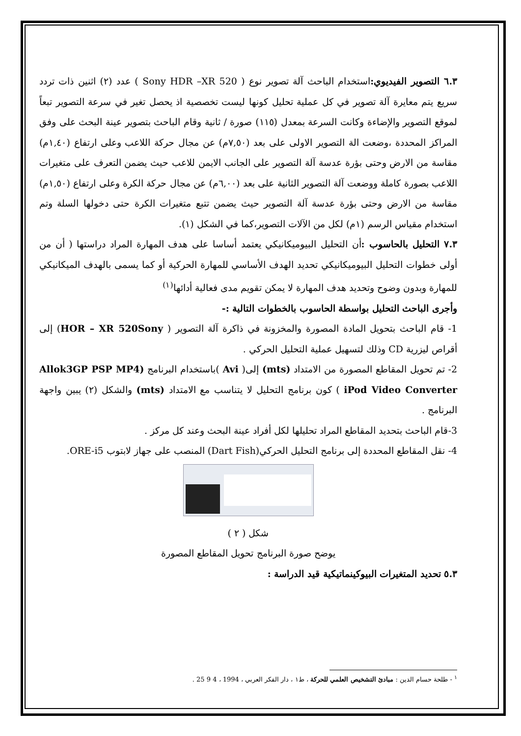٦.٣ التصوير الفيديوي: استخدام الباحث آلة تصوير نوع ( Sony HDR –XR 520 ) عدد (٢) اثنين ذات تردد سريع يتم معايرة آلة تصوير في كل عملية تحليل كونها ليست تخصصية اذ يحصل تغير في سرعة التصوير تبعاً لموقع التصوير والإضاءة وكانت السرعة بمعدل (١١٥) صورة / ثانية وقام الباحث بتصوير عينة البحث على وفق المراكز المحددة ،وضعت الة التصوير الاولى على بعد (٧,٥٠م) عن مجال حركة اللاعب وعلى ارتفاع (١,٤٠م) مقاسة من الارض وحتى بؤرة عدسة آلة التصوير على الجانب الايمن للاعب حيث يضمن التعرف على متغيرات اللاعب بصورة كاملة ووضعت آلة التصوير الثانية على بعد (٦,٠٠م) عن مجال حركة الكرة وعلى ارتفاع (١,٥٠م) مقاسة من الارض وحتى بؤرة عدسة آلة التصوير حيث يضمن تتبع متغيرات الكرة حتى دخولها السلة وتم استخدام مقياس الرسم (١م) لكل من الآلات التصوير،كما في الشكل (١).
٧.٣ التحليل بالحاسوب : أن التحليل البيوميكانيكي يعتمد أساسا على هدف المهارة المراد دراستها ( أن من أولى خطوات التحليل البيوميكانيكي تحديد الهدف الأساسي للمهارة الحركية أو كما يسمى بالهدف الميكانيكي للمهارة وبدون وضوح وتحديد هدف المهارة لا يمكن تقويم مدى فعالية أدائها<sup>(١)</sup>
وأجرى الباحث التحليل بواسطة الحاسوب بالخطوات التالية :-
1- قام الباحث بتحويل المادة المصورة والمخزونة في ذاكرة آلة التصوير ( HOR – XR 520Sony) إلى أقراص ليزرية CD وذلك لتسهيل عملية التحليل الحركي .
2- تم تحويل المقاطع المصورة من الامتداد (mts) إلى( Avi )باستخدام البرنامج (Allok3GP PSP MP4 iPod Video Converter ) كون برنامج التحليل لا يتناسب مع الامتداد (mts) والشكل (٢) يبين واجهة البرنامج .
3-قام الباحث بتحديد المقاطع المراد تحليلها لكل أفراد عينة البحث وعند كل مركز .
4- نقل المقاطع المحددة إلى برنامج التحليل الحركي(Dart Fish) المنصب على جهاز لابتوب ORE-i5.
شكل ( ٢ )
يوضح صورة البرنامج تحويل المقاطع المصورة
٥.٣ تحديد المتغيرات البيوكينماتيكية قيد الدراسة :
<sup>١</sup> - طلحة حسام الدين : مبادئ التشخيص العلمي للحركة ، ط١ ، دار الفكر العربي ، 1994 ، 4 9 25 .